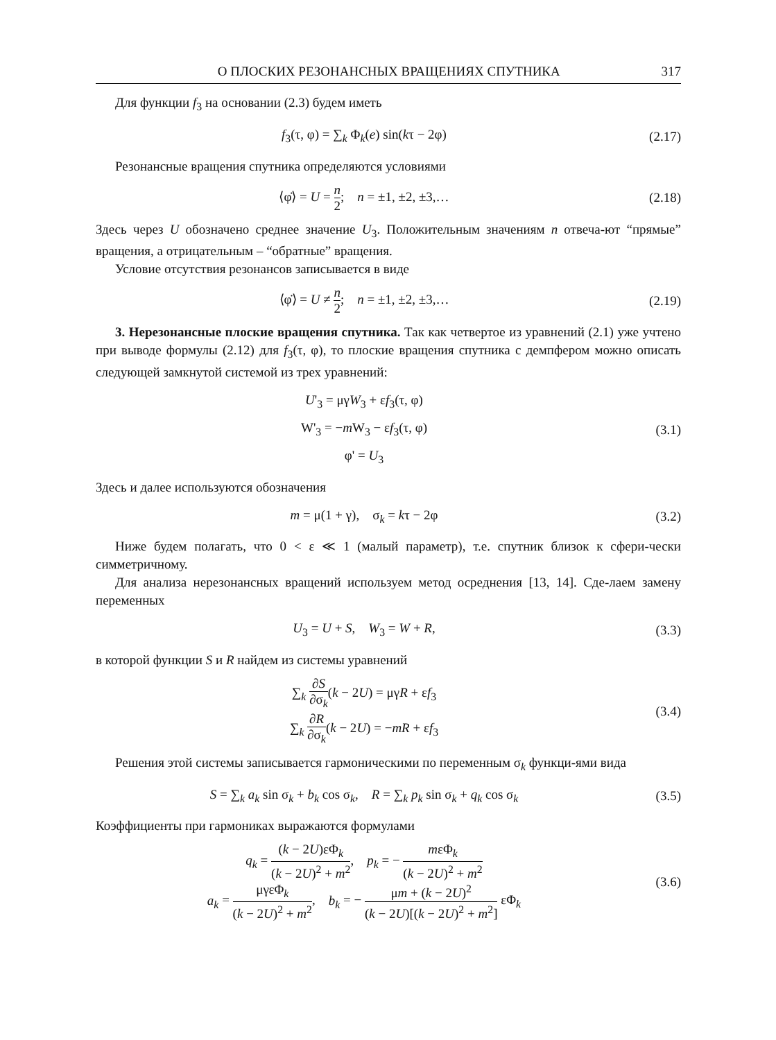О ПЛОСКИХ РЕЗОНАНСНЫХ ВРАЩЕНИЯХ СПУТНИКА 317
Для функции f<sub>3</sub> на основании (2.3) будем иметь
f<sub>3</sub>(τ, φ) = ∑<sub>k</sub> Φ<sub>k</sub>(e) sin(kτ − 2φ)
(2.17)
Резонансные вращения спутника определяются условиями
⟨φ̇⟩ = U = n 2; n = ±1, ±2, ±3,…
(2.18)
Здесь через U обозначено среднее значение U<sub>3</sub>. Положительным значениям n отвеча-ют “прямые” вращения, а отрицательным – “обратные” вращения.
Условие отсутствия резонансов записывается в виде
⟨φ̇⟩ = U ≠ n 2; n = ±1, ±2, ±3,…
(2.19)
3. Нерезонансные плоские вращения спутника. Так как четвертое из уравнений (2.1) уже учтено при выводе формулы (2.12) для f<sub>3</sub>(τ, φ), то плоские вращения спутника с демпфером можно описать следующей замкнутой системой из трех уравнений:
U'<sub>3</sub> = μγW<sub>3</sub> + εf<sub>3</sub>(τ, φ)
W'<sub>3</sub> = −m W<sub>3</sub> − εf<sub>3</sub>(τ, φ)
φ' = U<sub>3</sub>
(3.1)
Здесь и далее используются обозначения
m = μ(1 + γ), σ<sub>k</sub> = kτ − 2φ
(3.2)
Ниже будем полагать, что 0 < ε ≪ 1 (малый параметр), т.е. спутник близок к сфери-чески симметричному.
Для анализа нерезонансных вращений используем метод осреднения [13, 14]. Сде-лаем замену переменных
U<sub>3</sub> = U + S, W<sub>3</sub> = W + R,
(3.3)
в которой функции S и R найдем из системы уравнений
∑<sub>k</sub> ∂S ∂σ<sub>k</sub>(k − 2U) = μγR + εf<sub>3</sub>
∑<sub>k</sub> ∂R ∂σ<sub>k</sub>(k − 2U) = −mR + εf<sub>3</sub>
(3.4)
Решения этой системы записывается гармоническими по переменным σ<sub>k</sub> функци-ями вида
S = ∑<sub>k</sub> a<sub>k</sub> sin σ<sub>k</sub> + b<sub>k</sub> cos σ<sub>k</sub>, R = ∑<sub>k</sub> p<sub>k</sub> sin σ<sub>k</sub> + q<sub>k</sub> cos σ<sub>k</sub>
(3.5)
Коэффициенты при гармониках выражаются формулами
q<sub>k</sub> = (k − 2U)εΦ<sub>k</sub> (k − 2U)<sup>2</sup> + m<sup>2</sup>, p<sub>k</sub> = − mεΦ<sub>k</sub> (k − 2U)<sup>2</sup> + m<sup>2</sup>
a<sub>k</sub> = μγεΦ<sub>k</sub> (k − 2U)<sup>2</sup> + m<sup>2</sup>, b<sub>k</sub> = − μm + (k − 2U)<sup>2</sup> (k − 2U)[(k − 2U)<sup>2</sup> + m<sup>2</sup>] εΦ<sub>k</sub>
(3.6)